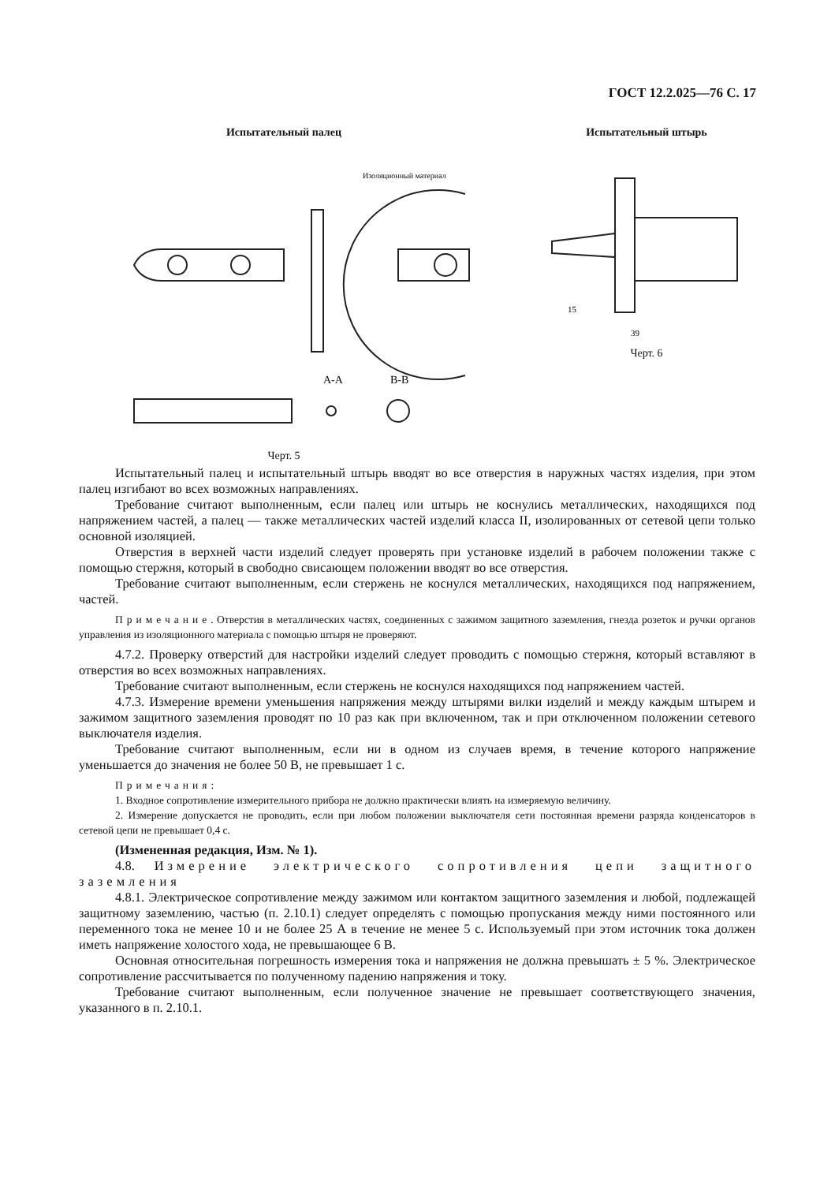ГОСТ 12.2.025—76 С. 17
Испытательный палец
Изоляционный материал
A-A
B-B
Черт. 5
Испытательный штырь
15
39
Черт. 6
Испытательный палец и испытательный штырь вводят во все отверстия в наружных частях изделия, при этом палец изгибают во всех возможных направлениях.
Требование считают выполненным, если палец или штырь не коснулись металлических, находящихся под напряжением частей, а палец — также металлических частей изделий класса II, изолированных от сетевой цепи только основной изоляцией.
Отверстия в верхней части изделий следует проверять при установке изделий в рабочем положении также с помощью стержня, который в свободно свисающем положении вводят во все отверстия.
Требование считают выполненным, если стержень не коснулся металлических, находящихся под напряжением, частей.
Примечание. Отверстия в металлических частях, соединенных с зажимом защитного заземления, гнезда розеток и ручки органов управления из изоляционного материала с помощью штыря не проверяют.
4.7.2. Проверку отверстий для настройки изделий следует проводить с помощью стержня, который вставляют в отверстия во всех возможных направлениях.
Требование считают выполненным, если стержень не коснулся находящихся под напряжением частей.
4.7.3. Измерение времени уменьшения напряжения между штырями вилки изделий и между каждым штырем и зажимом защитного заземления проводят по 10 раз как при включенном, так и при отключенном положении сетевого выключателя изделия.
Требование считают выполненным, если ни в одном из случаев время, в течение которого напряжение уменьшается до значения не более 50 В, не превышает 1 с.
Примечания:
1. Входное сопротивление измерительного прибора не должно практически влиять на измеряемую величину.
2. Измерение допускается не проводить, если при любом положении выключателя сети постоянная времени разряда конденсаторов в сетевой цепи не превышает 0,4 с.
(Измененная редакция, Изм. № 1).
4.8. Измерение электрического сопротивления цепи защитного заземления
4.8.1. Электрическое сопротивление между зажимом или контактом защитного заземления и любой, подлежащей защитному заземлению, частью (п. 2.10.1) следует определять с помощью пропускания между ними постоянного или переменного тока не менее 10 и не более 25 А в течение не менее 5 с. Используемый при этом источник тока должен иметь напряжение холостого хода, не превышающее 6 В.
Основная относительная погрешность измерения тока и напряжения не должна превышать ± 5 %. Электрическое сопротивление рассчитывается по полученному падению напряжения и току.
Требование считают выполненным, если полученное значение не превышает соответствующего значения, указанного в п. 2.10.1.